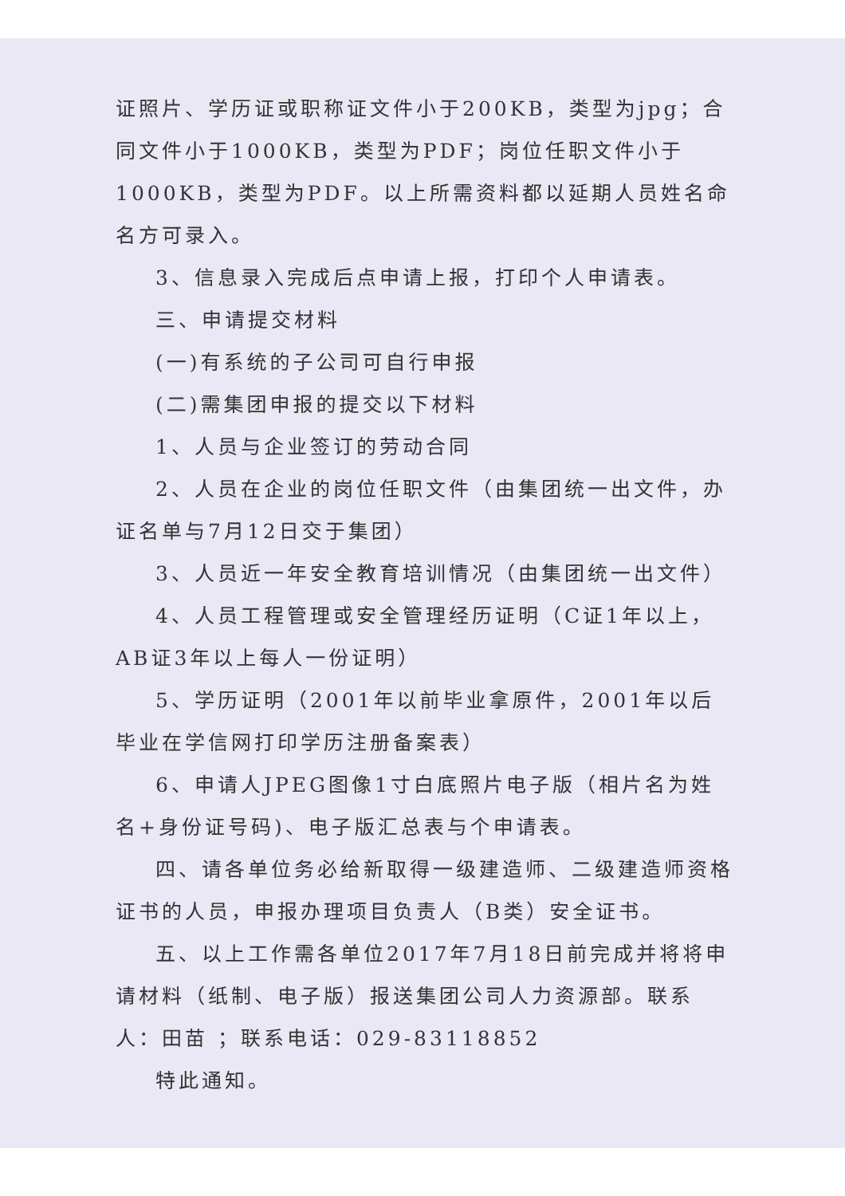证照片、学历证或职称证文件小于200KB，类型为jpg；合同文件小于1000KB，类型为PDF；岗位任职文件小于1000KB，类型为PDF。以上所需资料都以延期人员姓名命名方可录入。
3、信息录入完成后点申请上报，打印个人申请表。
三、申请提交材料
(一)有系统的子公司可自行申报
(二)需集团申报的提交以下材料
1、人员与企业签订的劳动合同
2、人员在企业的岗位任职文件（由集团统一出文件，办证名单与7月12日交于集团）
3、人员近一年安全教育培训情况（由集团统一出文件）
4、人员工程管理或安全管理经历证明（C证1年以上，AB证3年以上每人一份证明）
5、学历证明（2001年以前毕业拿原件，2001年以后毕业在学信网打印学历注册备案表）
6、申请人JPEG图像1寸白底照片电子版（相片名为姓名+身份证号码)、电子版汇总表与个申请表。
四、请各单位务必给新取得一级建造师、二级建造师资格证书的人员，申报办理项目负责人（B类）安全证书。
五、以上工作需各单位2017年7月18日前完成并将将申请材料（纸制、电子版）报送集团公司人力资源部。联系人：田苗 ；联系电话：029-83118852
特此通知。